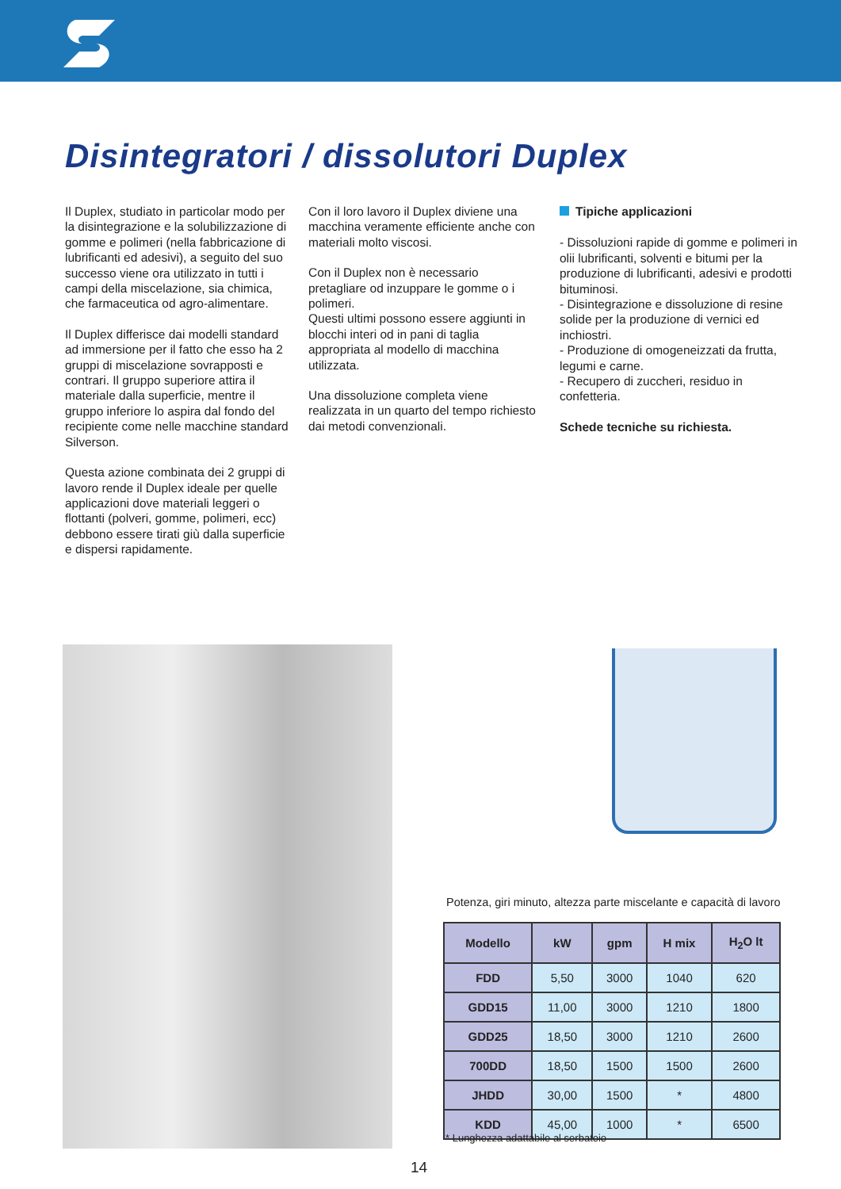Disintegratori / dissolutori Duplex
Il Duplex, studiato in particolar modo per la disintegrazione e la solubilizzazione di gomme e polimeri (nella fabbricazione di lubrificanti ed adesivi), a seguito del suo successo viene ora utilizzato in tutti i campi della miscelazione, sia chimica, che farmaceutica od agro-alimentare.
Il Duplex differisce dai modelli standard ad immersione per il fatto che esso ha 2 gruppi di miscelazione sovrapposti e contrari. Il gruppo superiore attira il materiale dalla superficie, mentre il gruppo inferiore lo aspira dal fondo del recipiente come nelle macchine standard Silverson.
Questa azione combinata dei 2 gruppi di lavoro rende il Duplex ideale per quelle applicazioni dove materiali leggeri o flottanti (polveri, gomme, polimeri, ecc) debbono essere tirati giù dalla superficie e dispersi rapidamente.
Con il loro lavoro il Duplex diviene una macchina veramente efficiente anche con materiali molto viscosi.
Con il Duplex non è necessario pretagliare od inzuppare le gomme o i polimeri.
Questi ultimi possono essere aggiunti in blocchi interi od in pani di taglia appropriata al modello di macchina utilizzata.
Una dissoluzione completa viene realizzata in un quarto del tempo richiesto dai metodi convenzionali.
Tipiche applicazioni
- Dissoluzioni rapide di gomme e polimeri in olii lubrificanti, solventi e bitumi per la produzione di lubrificanti, adesivi e prodotti bituminosi.
- Disintegrazione e dissoluzione di resine solide per la produzione di vernici ed inchiostri.
- Produzione di omogeneizzati da frutta, legumi e carne.
- Recupero di zuccheri, residuo in confetteria.
Schede tecniche su richiesta.
Potenza, giri minuto, altezza parte miscelante e capacità di lavoro
| Modello | kW | gpm | H mix | H<sub>2</sub>O lt |
| --- | --- | --- | --- | --- |
| FDD | 5,50 | 3000 | 1040 | 620 |
| GDD15 | 11,00 | 3000 | 1210 | 1800 |
| GDD25 | 18,50 | 3000 | 1210 | 2600 |
| 700DD | 18,50 | 1500 | 1500 | 2600 |
| JHDD | 30,00 | 1500 | * | 4800 |
| KDD | 45,00 | 1000 | * | 6500 |
* Lunghezza adattabile al serbatoio
14